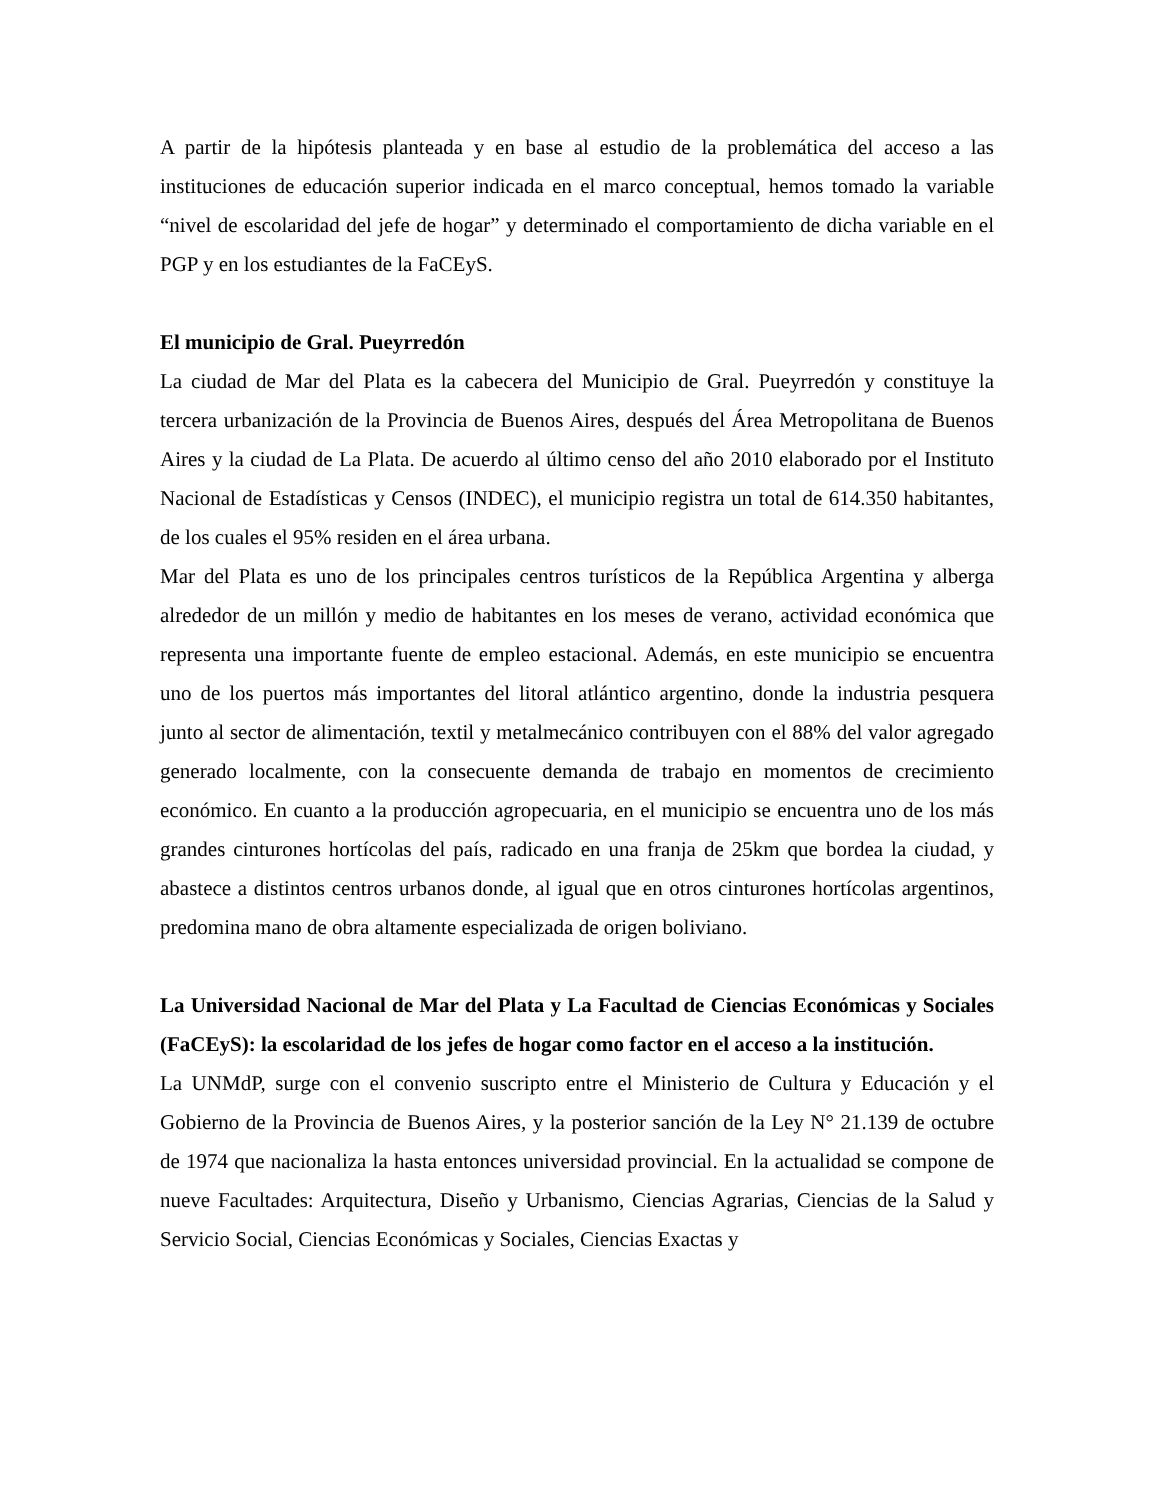A partir de la hipótesis planteada y en base al estudio de la problemática del acceso a las instituciones de educación superior indicada en el marco conceptual, hemos tomado la variable “nivel de escolaridad del jefe de hogar” y determinado el comportamiento de dicha variable en el PGP y en los estudiantes de la FaCEyS.
El municipio de Gral. Pueyrredón
La ciudad de Mar del Plata es la cabecera del Municipio de Gral. Pueyrredón y constituye la tercera urbanización de la Provincia de Buenos Aires, después del Área Metropolitana de Buenos Aires y la ciudad de La Plata. De acuerdo al último censo del año 2010 elaborado por el Instituto Nacional de Estadísticas y Censos (INDEC), el municipio registra un total de 614.350 habitantes, de los cuales el 95% residen en el área urbana.
Mar del Plata es uno de los principales centros turísticos de la República Argentina y alberga alrededor de un millón y medio de habitantes en los meses de verano, actividad económica que representa una importante fuente de empleo estacional. Además, en este municipio se encuentra uno de los puertos más importantes del litoral atlántico argentino, donde la industria pesquera junto al sector de alimentación, textil y metalmecánico contribuyen con el 88% del valor agregado generado localmente, con la consecuente demanda de trabajo en momentos de crecimiento económico. En cuanto a la producción agropecuaria, en el municipio se encuentra uno de los más grandes cinturones hortícolas del país, radicado en una franja de 25km que bordea la ciudad, y abastece a distintos centros urbanos donde, al igual que en otros cinturones hortícolas argentinos, predomina mano de obra altamente especializada de origen boliviano.
La Universidad Nacional de Mar del Plata y La Facultad de Ciencias Económicas y Sociales (FaCEyS): la escolaridad de los jefes de hogar como factor en el acceso a la institución.
La UNMdP, surge con el convenio suscripto entre el Ministerio de Cultura y Educación y el Gobierno de la Provincia de Buenos Aires, y la posterior sanción de la Ley N° 21.139 de octubre de 1974 que nacionaliza la hasta entonces universidad provincial. En la actualidad se compone de nueve Facultades: Arquitectura, Diseño y Urbanismo, Ciencias Agrarias, Ciencias de la Salud y Servicio Social, Ciencias Económicas y Sociales, Ciencias Exactas y